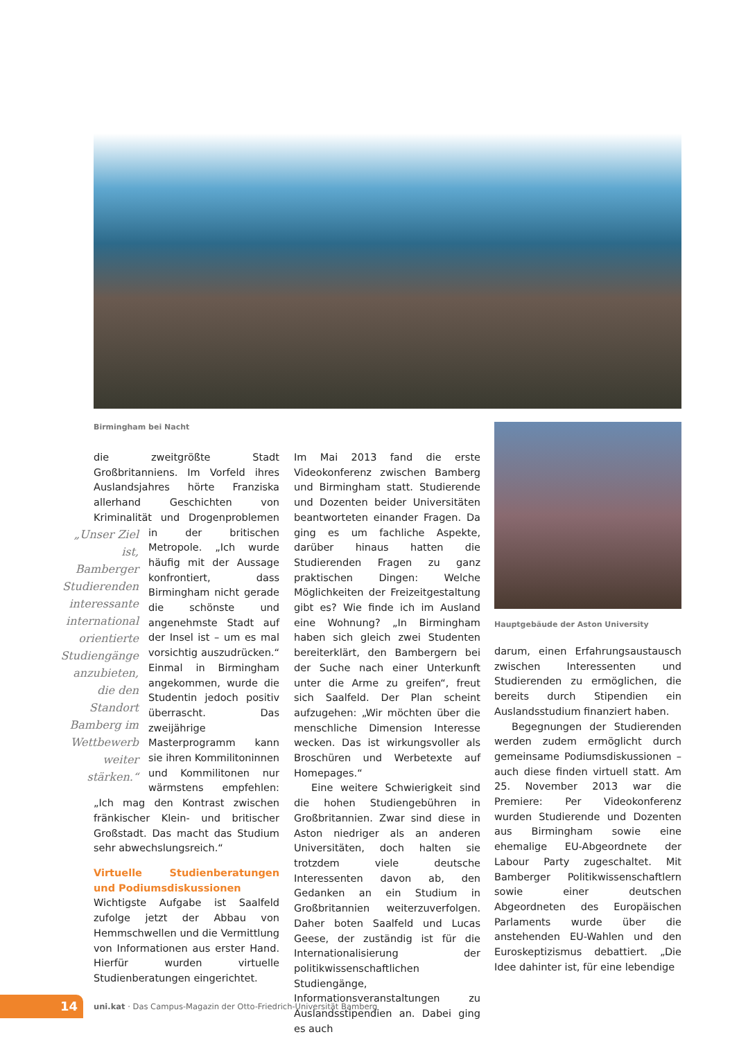Birmingham bei Nacht
die zweitgrößte Stadt Großbritanniens. Im Vorfeld ihres Auslandsjahres hörte Franziska allerhand Geschichten von Kriminalität und Drogenproblemen in „Unser Ziel ist, Bamberger Studierenden interessante international orientierte Studiengänge anzubieten, die den Standort Bamberg im Wettbewerb weiter stärken.“der britischen Metropole. „Ich wurde häufig mit der Aussage konfrontiert, dass Birmingham nicht gerade die schönste und angenehmste Stadt auf der Insel ist – um es mal vorsichtig auszudrücken.“ Einmal in Birmingham angekommen, wurde die Studentin jedoch positiv überrascht. Das zweijährige Masterprogramm kann sie ihren Kommilitoninnen und Kommilitonen nur wärmstens empfehlen: „Ich mag den Kontrast zwischen fränkischer Klein- und britischer Großstadt. Das macht das Studium sehr abwechslungsreich.“
Virtuelle Studienberatungen und Podiumsdiskussionen
Wichtigste Aufgabe ist Saalfeld zufolge jetzt der Abbau von Hemmschwellen und die Vermittlung von Informationen aus erster Hand. Hierfür wurden virtuelle Studienberatungen eingerichtet.
Im Mai 2013 fand die erste Videokonferenz zwischen Bamberg und Birmingham statt. Studierende und Dozenten beider Universitäten beantworteten einander Fragen. Da ging es um fachliche Aspekte, darüber hinaus hatten die Studierenden Fragen zu ganz praktischen Dingen: Welche Möglichkeiten der Freizeitgestaltung gibt es? Wie finde ich im Ausland eine Wohnung? „In Birmingham haben sich gleich zwei Studenten bereiterklärt, den Bambergern bei der Suche nach einer Unterkunft unter die Arme zu greifen“, freut sich Saalfeld. Der Plan scheint aufzugehen: „Wir möchten über die menschliche Dimension Interesse wecken. Das ist wirkungsvoller als Broschüren und Werbetexte auf Homepages.“
Eine weitere Schwierigkeit sind die hohen Studiengebühren in Großbritannien. Zwar sind diese in Aston niedriger als an anderen Universitäten, doch halten sie trotzdem viele deutsche Interessenten davon ab, den Gedanken an ein Studium in Großbritannien weiterzuverfolgen. Daher boten Saalfeld und Lucas Geese, der zuständig ist für die Internationalisierung der politikwissenschaftlichen Studiengänge, Informationsveranstaltungen zu Auslandsstipendien an. Dabei ging es auch
Hauptgebäude der Aston University
darum, einen Erfahrungsaustausch zwischen Interessenten und Studierenden zu ermöglichen, die bereits durch Stipendien ein Auslandsstudium finanziert haben.
Begegnungen der Studierenden werden zudem ermöglicht durch gemeinsame Podiumsdiskussionen – auch diese finden virtuell statt. Am 25. November 2013 war die Premiere: Per Videokonferenz wurden Studierende und Dozenten aus Birmingham sowie eine ehemalige EU-Abgeordnete der Labour Party zugeschaltet. Mit Bamberger Politikwissenschaftlern sowie einer deutschen Abgeordneten des Europäischen Parlaments wurde über die anstehenden EU-Wahlen und den Euroskeptizismus debattiert. „Die Idee dahinter ist, für eine lebendige
14
uni.kat · Das Campus-Magazin der Otto-Friedrich-Universität Bamberg